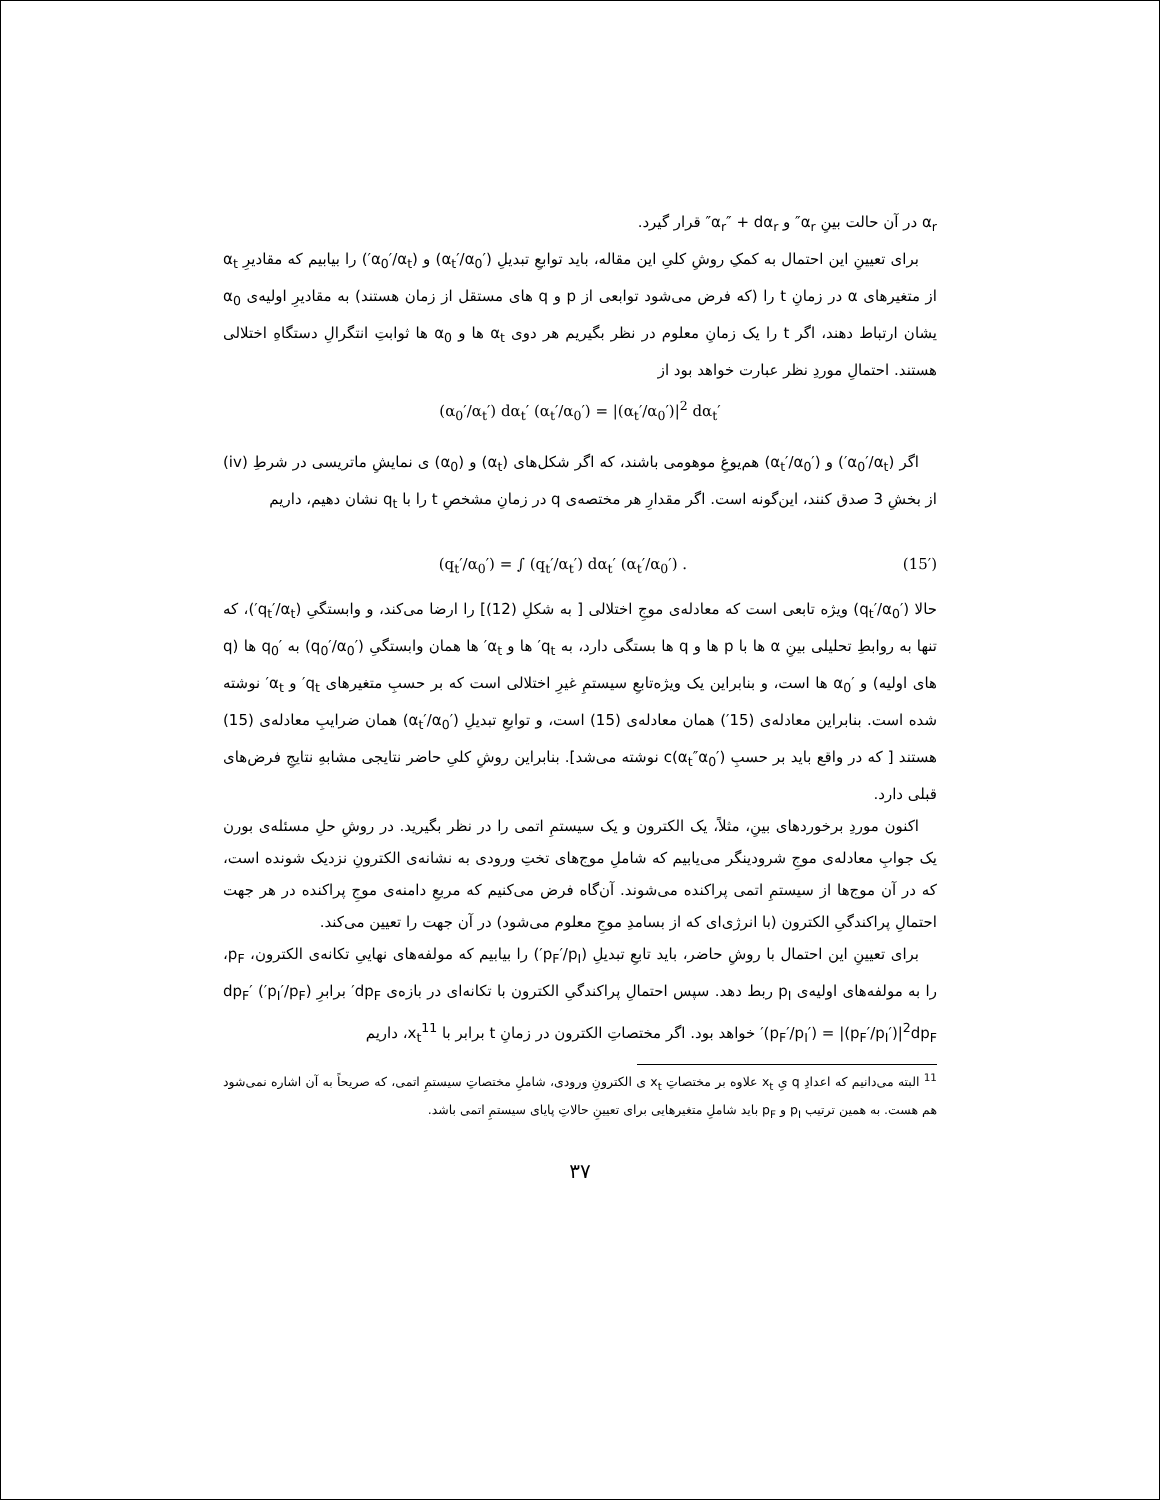α<sub>r</sub> در آن حالت بینِ α<sub>r</sub>″ و α<sub>r</sub>″ + dα<sub>r</sub>″ قرار گیرد.
برای تعیینِ این احتمال به کمکِ روشِ کلیِ این مقاله، باید توابعِ تبدیلِ (α<sub>t</sub>′/α<sub>0</sub>′) و (α<sub>0</sub>′/α<sub>t</sub>′) را بیابیم که مقادیرِ α<sub>t</sub> از متغیرهای α در زمانِ t را (که فرض می‌شود توابعی از p و q های مستقل از زمان هستند) به مقادیرِ اولیه‌ی α<sub>0</sub> یشان ارتباط دهند، اگر t را یک زمانِ معلوم در نظر بگیریم هر دوی α<sub>t</sub> ها و α<sub>0</sub> ها ثوابتِ انتگرالِ دستگاهِ اختلالی هستند. احتمالِ موردِ نظر عبارت خواهد بود از
(α<sub>0</sub>′/α<sub>t</sub>′) dα<sub>t</sub>′ (α<sub>t</sub>′/α<sub>0</sub>′) = |(α<sub>t</sub>′/α<sub>0</sub>′)|<sup>2</sup> dα<sub>t</sub>′
اگر (α<sub>0</sub>′/α<sub>t</sub>′) و (α<sub>t</sub>′/α<sub>0</sub>′) هم‌یوغِ موهومی باشند، که اگر شکل‌های (α<sub>t</sub>) و (α<sub>0</sub>) ی نمایشِ ماتریسی در شرطِ (iv) از بخشِ 3 صدق کنند، این‌گونه است. اگر مقدارِ هر مختصه‌ی q در زمانِ مشخصِ t را با q<sub>t</sub> نشان دهیم، داریم
(q<sub>t</sub>′/α<sub>0</sub>′) = ∫ (q<sub>t</sub>′/α<sub>t</sub>′) dα<sub>t</sub>′ (α<sub>t</sub>′/α<sub>0</sub>′) . (15′)
حالا (q<sub>t</sub>′/α<sub>0</sub>′) ویژه تابعی است که معادله‌ی موجِ اختلالی [ به شکلِ (12)] را ارضا می‌کند، و وابستگیِ (q<sub>t</sub>′/α<sub>t</sub>′)، که تنها به روابطِ تحلیلی بینِ α ها با p ها و q ها بستگی دارد، به q<sub>t</sub>′ ها و α<sub>t</sub>′ ها همان وابستگیِ (q<sub>0</sub>′/α<sub>0</sub>′) به q<sub>0</sub>′ ها (q های اولیه) و α<sub>0</sub>′ ها است، و بنابراین یک ویژه‌تابعِ سیستمِ غیرِ اختلالی است که بر حسبِ متغیرهای q<sub>t</sub>′ و α<sub>t</sub>′ نوشته شده است. بنابراین معادله‌ی (15′) همان معادله‌ی (15) است، و توابعِ تبدیلِ (α<sub>t</sub>′/α<sub>0</sub>′) همان ضرایبِ معادله‌ی (15) هستند [ که در واقع باید بر حسبِ c(α<sub>t</sub>″α<sub>0</sub>′) نوشته می‌شد]. بنابراین روشِ کلیِ حاضر نتایجی مشابهِ نتایجِ فرض‌های قبلی دارد.
اکنون موردِ برخوردهای بینِ، مثلاً، یک الکترون و یک سیستمِ اتمی را در نظر بگیرید. در روشِ حلِ مسئله‌ی بورن یک جوابِ معادله‌ی موجِ شرودینگر می‌یابیم که شاملِ موج‌های تختِ ورودی به نشانه‌ی الکترونِ نزدیک شونده است، که در آن موج‌ها از سیستمِ اتمی پراکنده می‌شوند. آن‌گاه فرض می‌کنیم که مربعِ دامنه‌ی موجِ پراکنده در هر جهت احتمالِ پراکندگیِ الکترون (با انرژی‌ای که از بسامدِ موجِ معلوم می‌شود) در آن جهت را تعیین می‌کند.
برای تعیینِ این احتمال با روشِ حاضر، باید تابعِ تبدیلِ (p<sub>F</sub>′/p<sub>I</sub>′) را بیابیم که مولفه‌های نهاییِ تکانه‌ی الکترون، p<sub>F</sub>، را به مولفه‌های اولیه‌ی p<sub>I</sub> ربط دهد. سپس احتمالِ پراکندگیِ الکترون با تکانه‌ای در بازه‌ی dp<sub>F</sub>′ برابرِ (p<sub>I</sub>′/p<sub>F</sub>′) dp<sub>F</sub>′(p<sub>F</sub>′/p<sub>I</sub>′) = |(p<sub>F</sub>′/p<sub>I</sub>′)|<sup>2</sup>dp<sub>F</sub>′ خواهد بود. اگر مختصاتِ الکترون در زمانِ t برابر با x<sub>t</sub><sup>11</sup>، داریم
<sup>11</sup> البته می‌دانیم که اعدادِ q یِ x<sub>t</sub> علاوه بر مختصاتِ x<sub>t</sub> ی الکترونِ ورودی، شاملِ مختصاتِ سیستمِ اتمی، که صریحاً به آن اشاره نمی‌شود هم هست. به همین ترتیب p<sub>I</sub> و p<sub>F</sub> باید شاملِ متغیرهایی برای تعیینِ حالاتِ پایای سیستمِ اتمی باشد.
۳۷